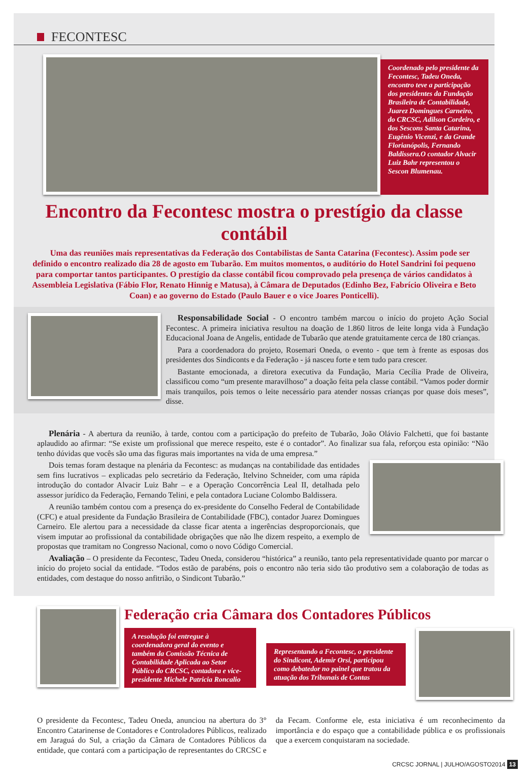FECONTESC
Coordenado pelo presidente da Fecontesc, Tadeu Oneda, encontro teve a participação dos presidentes da Fundação Brasileira de Contabilidade, Juarez Domingues Carneiro, do CRCSC, Adilson Cordeiro, e dos Sescons Santa Catarina, Eugênio Vicenzi, e da Grande Florianópolis, Fernando Baldissera.O contador Alvacir Luiz Bahr representou o Sescon Blumenau.
Encontro da Fecontesc mostra o prestígio da classe contábil
Uma das reuniões mais representativas da Federação dos Contabilistas de Santa Catarina (Fecontesc). Assim pode ser definido o encontro realizado dia 28 de agosto em Tubarão. Em muitos momentos, o auditório do Hotel Sandrini foi pequeno para comportar tantos participantes. O prestígio da classe contábil ficou comprovado pela presença de vários candidatos à Assembleia Legislativa (Fábio Flor, Renato Hinnig e Matusa), à Câmara de Deputados (Edinho Bez, Fabrício Oliveira e Beto Coan) e ao governo do Estado (Paulo Bauer e o vice Joares Ponticelli).
Responsabilidade Social - O encontro também marcou o início do projeto Ação Social Fecontesc. A primeira iniciativa resultou na doação de 1.860 litros de leite longa vida à Fundação Educacional Joana de Angelis, entidade de Tubarão que atende gratuitamente cerca de 180 crianças.
Para a coordenadora do projeto, Rosemari Oneda, o evento - que tem à frente as esposas dos presidentes dos Sindiconts e da Federação - já nasceu forte e tem tudo para crescer.
Bastante emocionada, a diretora executiva da Fundação, Maria Cecília Prade de Oliveira, classificou como “um presente maravilhoso” a doação feita pela classe contábil. “Vamos poder dormir mais tranquilos, pois temos o leite necessário para atender nossas crianças por quase dois meses”, disse.
Plenária - A abertura da reunião, à tarde, contou com a participação do prefeito de Tubarão, João Olávio Falchetti, que foi bastante aplaudido ao afirmar: “Se existe um profissional que merece respeito, este é o contador”. Ao finalizar sua fala, reforçou esta opinião: “Não tenho dúvidas que vocês são uma das figuras mais importantes na vida de uma empresa.”
Dois temas foram destaque na plenária da Fecontesc: as mudanças na contabilidade das entidades sem fins lucrativos – explicadas pelo secretário da Federação, Itelvino Schneider, com uma rápida introdução do contador Alvacir Luiz Bahr – e a Operação Concorrência Leal II, detalhada pelo assessor jurídico da Federação, Fernando Telini, e pela contadora Luciane Colombo Baldissera.
A reunião também contou com a presença do ex-presidente do Conselho Federal de Contabilidade (CFC) e atual presidente da Fundação Brasileira de Contabilidade (FBC), contador Juarez Domingues Carneiro. Ele alertou para a necessidade da classe ficar atenta a ingerências desproporcionais, que visem imputar ao profissional da contabilidade obrigações que não lhe dizem respeito, a exemplo de propostas que tramitam no Congresso Nacional, como o novo Código Comercial.
Avaliação – O presidente da Fecontesc, Tadeu Oneda, considerou “histórica” a reunião, tanto pela representatividade quanto por marcar o início do projeto social da entidade. “Todos estão de parabéns, pois o encontro não teria sido tão produtivo sem a colaboração de todas as entidades, com destaque do nosso anfitrião, o Sindicont Tubarão.”
Federação cria Câmara dos Contadores Públicos
A resolução foi entregue à coordenadora geral do evento e também da Comissão Técnica de Contabilidade Aplicada ao Setor Público do CRCSC, contadora e vice-presidente Michele Patricia Roncalio
Representando a Fecontesc, o presidente do Sindicont, Ademir Orsi, participou como debatedor no painel que tratou da atuação dos Tribunais de Contas
O presidente da Fecontesc, Tadeu Oneda, anunciou na abertura do 3° Encontro Catarinense de Contadores e Controladores Públicos, realizado em Jaraguá do Sul, a criação da Câmara de Contadores Públicos da entidade, que contará com a participação de representantes do CRCSC e da Fecam. Conforme ele, esta iniciativa é um reconhecimento da importância e do espaço que a contabilidade pública e os profissionais que a exercem conquistaram na sociedade.
CRCSC JORNAL | JULHO/AGOSTO2014 13